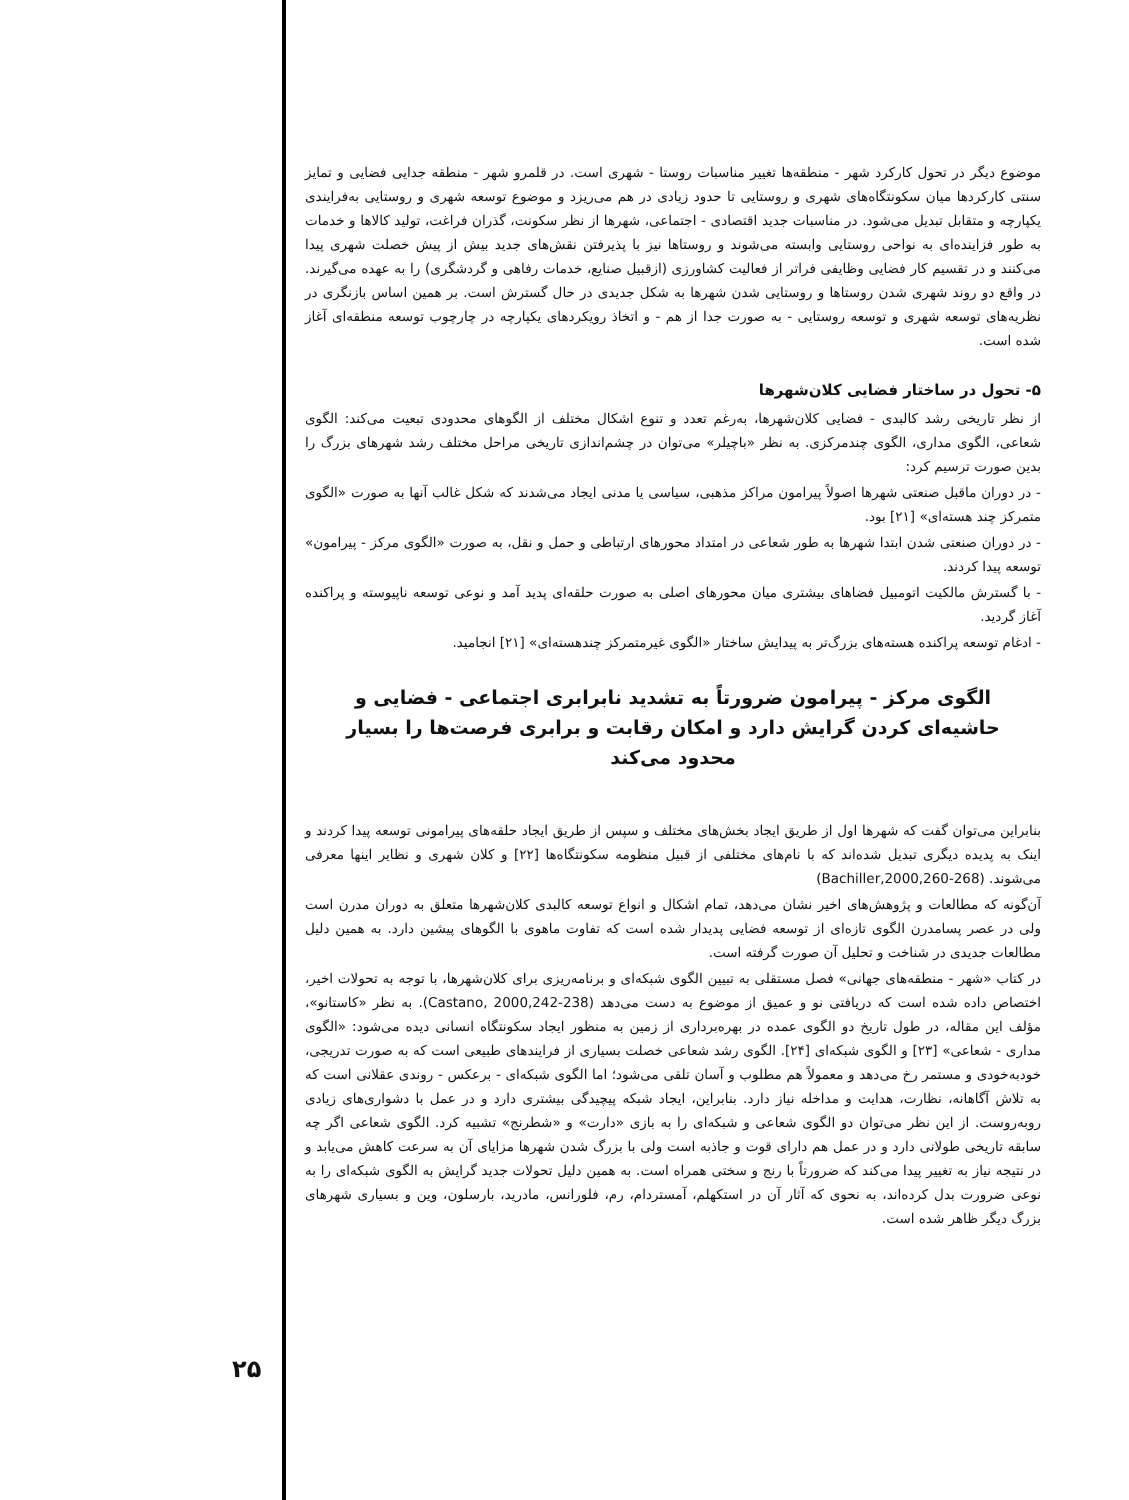موضوع دیگر در تحول کارکرد شهر - منطقه‌ها تغییر مناسبات روستا - شهری است. در قلمرو شهر - منطقه جدایی فضایی و تمایز سنتی کارکردها میان سکونتگاه‌های شهری و روستایی تا حدود زیادی در هم می‌ریزد و موضوع توسعه شهری و روستایی به‌فرایندی یکپارچه و متقابل تبدیل می‌شود. در مناسبات جدید اقتصادی - اجتماعی، شهرها از نظر سکونت، گذران فراغت، تولید کالاها و خدمات به طور فزاینده‌ای به نواحی روستایی وابسته می‌شوند و روستاها نیز با پذیرفتن نقش‌های جدید بیش از پیش خصلت شهری پیدا می‌کنند و در تقسیم کار فضایی وظایفی فراتر از فعالیت کشاورزی (ازقبیل صنایع، خدمات رفاهی و گردشگری) را به عهده می‌گیرند. در واقع دو روند شهری شدن روستاها و روستایی شدن شهرها به شکل جدیدی در حال گسترش است. بر همین اساس بازنگری در نظریه‌های توسعه شهری و توسعه روستایی - به صورت جدا از هم - و اتخاذ رویکردهای یکپارچه در چارچوب توسعه منطقه‌ای آغاز شده است.
۵- تحول در ساختار فضایی کلان‌شهرها
از نظر تاریخی رشد کالبدی - فضایی کلان‌شهرها، به‌رغم تعدد و تنوع اشکال مختلف از الگوهای محدودی تبعیت می‌کند: الگوی شعاعی، الگوی مداری، الگوی چندمرکزی. به نظر «باچیلر» می‌توان در چشم‌اندازی تاریخی مراحل مختلف رشد شهرهای بزرگ را بدین صورت ترسیم کرد:
- در دوران ماقبل صنعتی شهرها اصولاً پیرامون مراکز مذهبی، سیاسی یا مدنی ایجاد می‌شدند که شکل غالب آنها به صورت «الگوی متمرکز چند هسته‌ای» [۲۱] بود.
- در دوران صنعتی شدن ابتدا شهرها به طور شعاعی در امتداد محورهای ارتباطی و حمل و نقل، به صورت «الگوی مرکز - پیرامون» توسعه پیدا کردند.
- با گسترش مالکیت اتومبیل فضاهای بیشتری میان محورهای اصلی به صورت حلقه‌ای پدید آمد و نوعی توسعه ناپیوسته و پراکنده آغاز گردید.
- ادغام توسعه پراکنده هسته‌های بزرگ‌تر به پیدایش ساختار «الگوی غیرمتمرکز چندهسته‌ای» [۲۱] انجامید.
الگوی مرکز - پیرامون ضرورتاً به تشدید نابرابری اجتماعی - فضایی و حاشیه‌ای کردن گرایش دارد و امکان رقابت و برابری فرصت‌ها را بسیار محدود می‌کند
بنابراین می‌توان گفت که شهرها اول از طریق ایجاد بخش‌های مختلف و سپس از طریق ایجاد حلقه‌های پیرامونی توسعه پیدا کردند و اینک به پدیده دیگری تبدیل شده‌اند که با نام‌های مختلفی از قبیل منظومه سکونتگاه‌ها [۲۲] و کلان شهری و نظایر اینها معرفی می‌شوند. (Bachiller,2000,260-268)
آن‌گونه که مطالعات و پژوهش‌های اخیر نشان می‌دهد، تمام اشکال و انواع توسعه کالبدی کلان‌شهرها متعلق به دوران مدرن است ولی در عصر پسامدرن الگوی تازه‌ای از توسعه فضایی پدیدار شده است که تفاوت ماهوی با الگوهای پیشین دارد. به همین دلیل مطالعات جدیدی در شناخت و تحلیل آن صورت گرفته است.
در کتاب «شهر - منطقه‌های جهانی» فصل مستقلی به تبیین الگوی شبکه‌ای و برنامه‌ریزی برای کلان‌شهرها، با توجه به تحولات اخیر، اختصاص داده شده است که دریافتی نو و عمیق از موضوع به دست می‌دهد (Castano, 2000,242-238). به نظر «کاستانو»، مؤلف این مقاله، در طول تاریخ دو الگوی عمده در بهره‌برداری از زمین به منظور ایجاد سکونتگاه انسانی دیده می‌شود: «الگوی مداری - شعاعی» [۲۳] و الگوی شبکه‌ای [۲۴]. الگوی رشد شعاعی خصلت بسیاری از فرایندهای طبیعی است که به صورت تدریجی، خودبه‌خودی و مستمر رخ می‌دهد و معمولاً هم مطلوب و آسان تلقی می‌شود؛ اما الگوی شبکه‌ای - برعکس - روندی عقلانی است که به تلاش آگاهانه، نظارت، هدایت و مداخله نیاز دارد. بنابراین، ایجاد شبکه پیچیدگی بیشتری دارد و در عمل با دشواری‌های زیادی روبه‌روست. از این نظر می‌توان دو الگوی شعاعی و شبکه‌ای را به بازی «دارت» و «شطرنج» تشبیه کرد. الگوی شعاعی اگر چه سابقه تاریخی طولانی دارد و در عمل هم دارای قوت و جاذبه است ولی با بزرگ شدن شهرها مزایای آن به سرعت کاهش می‌یابد و در نتیجه نیاز به تغییر پیدا می‌کند که ضرورتاً با رنج و سختی همراه است. به همین دلیل تحولات جدید گرایش به الگوی شبکه‌ای را به نوعی ضرورت بدل کرده‌اند، به نحوی که آثار آن در استکهلم، آمستردام، رم، فلورانس، مادرید، بارسلون، وین و بسیاری شهرهای بزرگ دیگر ظاهر شده است.
۲۵